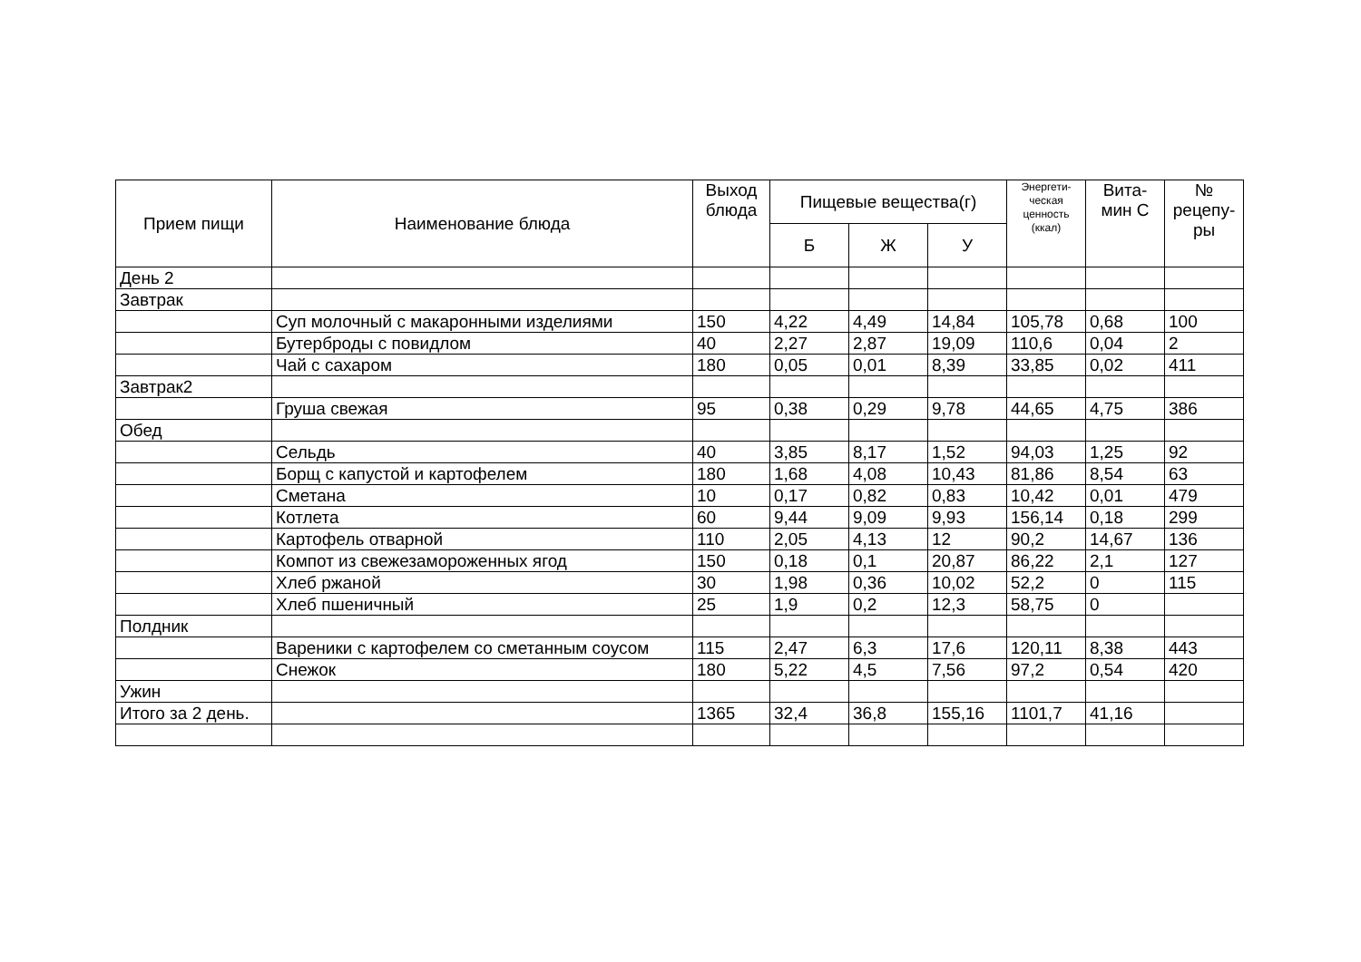| Прием пищи | Наименование блюда | Выход блюда | Пищевые вещества(г) | | | Энергети-ческая ценность (ккал) | Вита-мин С | № рецепу-ры |
| --- | --- | --- | --- | --- | --- | --- | --- | --- |
| | | | Б | Ж | У | | | |
| День 2 | | | | | | | | |
| Завтрак | | | | | | | | |
| | Суп молочный с макаронными изделиями | 150 | 4,22 | 4,49 | 14,84 | 105,78 | 0,68 | 100 |
| | Бутерброды с повидлом | 40 | 2,27 | 2,87 | 19,09 | 110,6 | 0,04 | 2 |
| | Чай с сахаром | 180 | 0,05 | 0,01 | 8,39 | 33,85 | 0,02 | 411 |
| Завтрак2 | | | | | | | | |
| | Груша свежая | 95 | 0,38 | 0,29 | 9,78 | 44,65 | 4,75 | 386 |
| Обед | | | | | | | | |
| | Сельдь | 40 | 3,85 | 8,17 | 1,52 | 94,03 | 1,25 | 92 |
| | Борщ с капустой и картофелем | 180 | 1,68 | 4,08 | 10,43 | 81,86 | 8,54 | 63 |
| | Сметана | 10 | 0,17 | 0,82 | 0,83 | 10,42 | 0,01 | 479 |
| | Котлета | 60 | 9,44 | 9,09 | 9,93 | 156,14 | 0,18 | 299 |
| | Картофель отварной | 110 | 2,05 | 4,13 | 12 | 90,2 | 14,67 | 136 |
| | Компот из свежезамороженных ягод | 150 | 0,18 | 0,1 | 20,87 | 86,22 | 2,1 | 127 |
| | Хлеб ржаной | 30 | 1,98 | 0,36 | 10,02 | 52,2 | 0 | 115 |
| | Хлеб пшеничный | 25 | 1,9 | 0,2 | 12,3 | 58,75 | 0 | |
| Полдник | | | | | | | | |
| | Вареники с картофелем со сметанным соусом | 115 | 2,47 | 6,3 | 17,6 | 120,11 | 8,38 | 443 |
| | Снежок | 180 | 5,22 | 4,5 | 7,56 | 97,2 | 0,54 | 420 |
| Ужин | | | | | | | | |
| Итого за 2 день. | | 1365 | 32,4 | 36,8 | 155,16 | 1101,7 | 41,16 | |